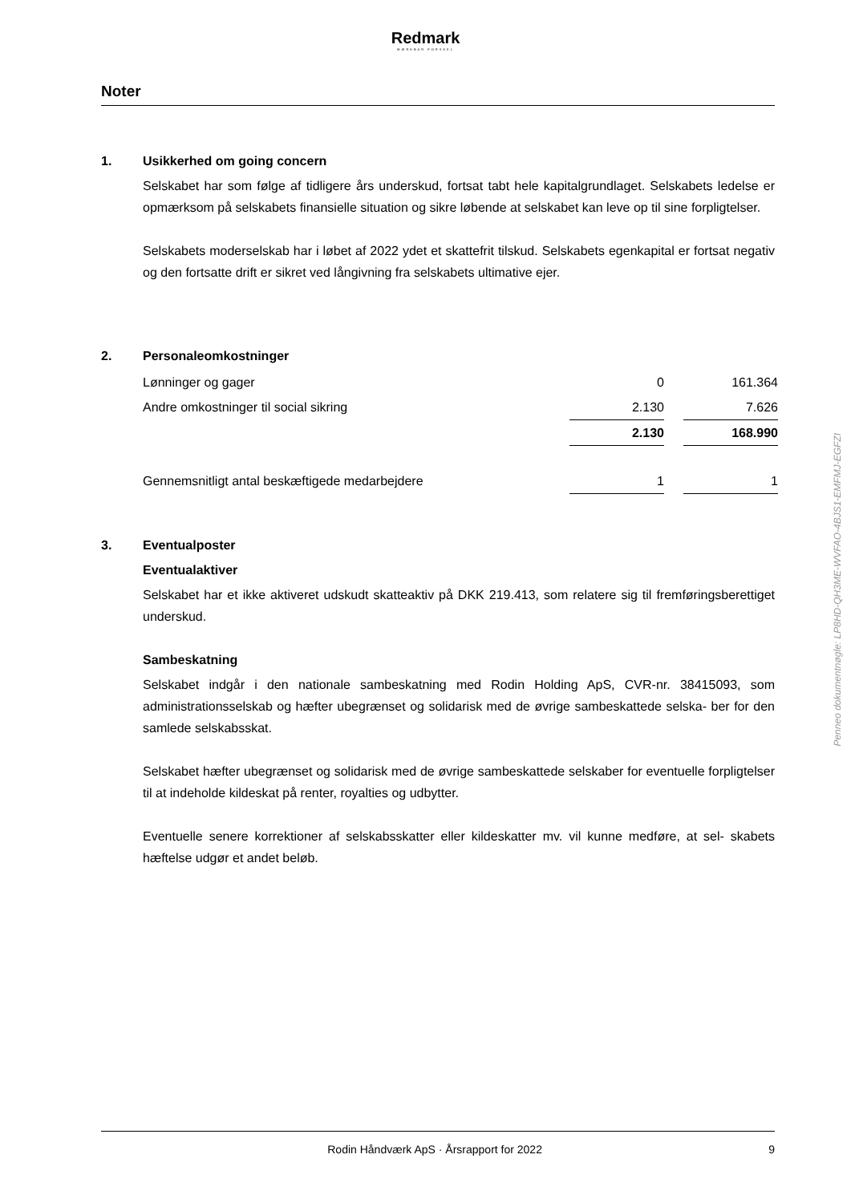Redmark
MÆRKBAR FORSKEL
Noter
1. Usikkerhed om going concern
Selskabet har som følge af tidligere års underskud, fortsat tabt hele kapitalgrundlaget. Selskabets ledelse er opmærksom på selskabets finansielle situation og sikre løbende at selskabet kan leve op til sine forpligtelser.
Selskabets moderselskab har i løbet af 2022 ydet et skattefrit tilskud. Selskabets egenkapital er fortsat negativ og den fortsatte drift er sikret ved långivning fra selskabets ultimative ejer.
2. Personaleomkostninger
| Lønninger og gager | 0 | | 161.364 |
| Andre omkostninger til social sikring | 2.130 | | 7.626 |
| | 2.130 | | 168.990 |
| Gennemsnitligt antal beskæftigede medarbejdere | 1 | | 1 |
3. Eventualposter
Eventualaktiver
Selskabet har et ikke aktiveret udskudt skatteaktiv på DKK 219.413, som relatere sig til fremføringsberettiget underskud.
Sambeskatning
Selskabet indgår i den nationale sambeskatning med Rodin Holding ApS, CVR-nr. 38415093, som administrationsselskab og hæfter ubegrænset og solidarisk med de øvrige sambeskattede selska- ber for den samlede selskabsskat.
Selskabet hæfter ubegrænset og solidarisk med de øvrige sambeskattede selskaber for eventuelle forpligtelser til at indeholde kildeskat på renter, royalties og udbytter.
Eventuelle senere korrektioner af selskabsskatter eller kildeskatter mv. vil kunne medføre, at sel- skabets hæftelse udgør et andet beløb.
Penneo dokumentnøgle: LP8HD-QH3ME-WVFAO-4BJS1-EMFMJ-EGFZI
Rodin Håndværk ApS · Årsrapport for 2022 9